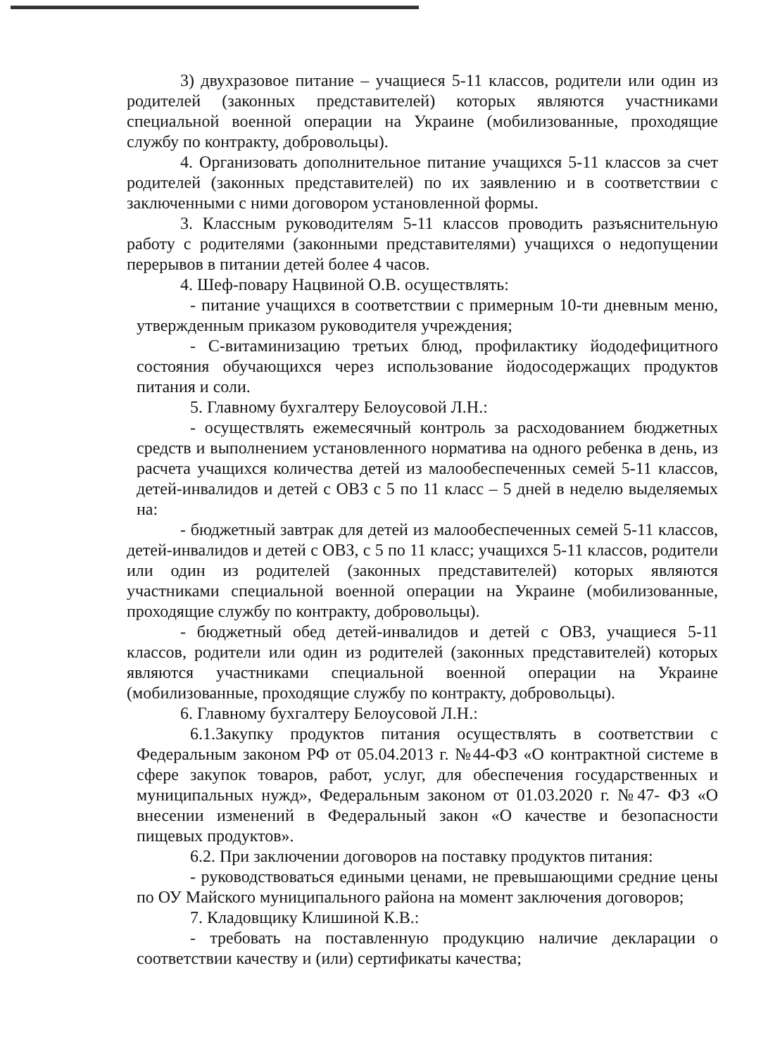3) двухразовое питание – учащиеся 5-11 классов, родители или один из родителей (законных представителей) которых являются участниками специальной военной операции на Украине (мобилизованные, проходящие службу по контракту, добровольцы).
4. Организовать дополнительное питание учащихся 5-11 классов за счет родителей (законных представителей) по их заявлению и в соответствии с заключенными с ними договором установленной формы.
3. Классным руководителям 5-11 классов проводить разъяснительную работу с родителями (законными представителями) учащихся о недопущении перерывов в питании детей более 4 часов.
4. Шеф-повару Нацвиной О.В. осуществлять:
- питание учащихся в соответствии с примерным 10-ти дневным меню, утвержденным приказом руководителя учреждения;
- С-витаминизацию третьих блюд, профилактику йододефицитного состояния обучающихся через использование йодосодержащих продуктов питания и соли.
5. Главному бухгалтеру Белоусовой Л.Н.:
- осуществлять ежемесячный контроль за расходованием бюджетных средств и выполнением установленного норматива на одного ребенка в день, из расчета учащихся количества детей из малообеспеченных семей 5-11 классов, детей-инвалидов и детей с ОВЗ с 5 по 11 класс – 5 дней в неделю выделяемых на:
- бюджетный завтрак для детей из малообеспеченных семей 5-11 классов, детей-инвалидов и детей с ОВЗ, с 5 по 11 класс; учащихся 5-11 классов, родители или один из родителей (законных представителей) которых являются участниками специальной военной операции на Украине (мобилизованные, проходящие службу по контракту, добровольцы).
- бюджетный обед детей-инвалидов и детей с ОВЗ, учащиеся 5-11 классов, родители или один из родителей (законных представителей) которых являются участниками специальной военной операции на Украине (мобилизованные, проходящие службу по контракту, добровольцы).
6. Главному бухгалтеру Белоусовой Л.Н.:
6.1.Закупку продуктов питания осуществлять в соответствии с Федеральным законом РФ от 05.04.2013 г. №44-ФЗ «О контрактной системе в сфере закупок товаров, работ, услуг, для обеспечения государственных и муниципальных нужд», Федеральным законом от 01.03.2020 г. №47- ФЗ «О внесении изменений в Федеральный закон «О качестве и безопасности пищевых продуктов».
6.2. При заключении договоров на поставку продуктов питания:
- руководствоваться едиными ценами, не превышающими средние цены по ОУ Майского муниципального района на момент заключения договоров;
7. Кладовщику Клишиной К.В.:
- требовать на поставленную продукцию наличие декларации о соответствии качеству и (или) сертификаты качества;